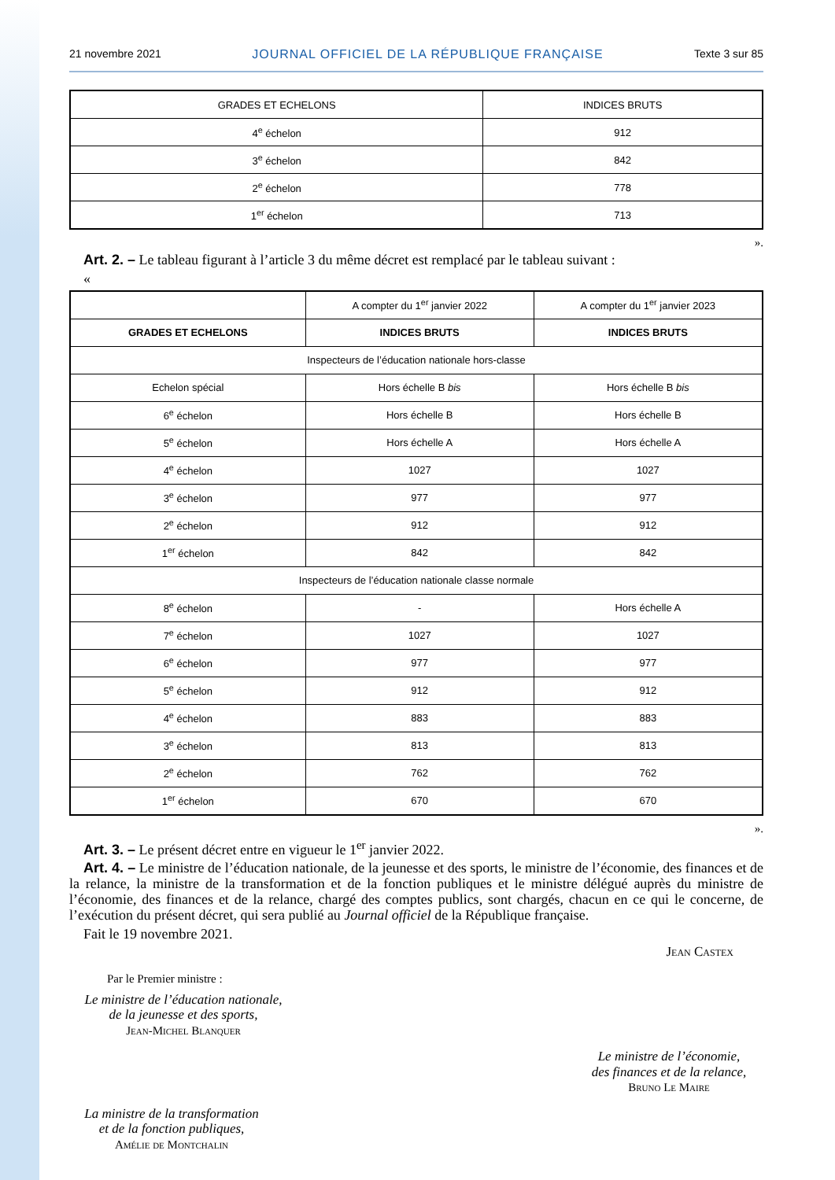21 novembre 2021 JOURNAL OFFICIEL DE LA RÉPUBLIQUE FRANÇAISE Texte 3 sur 85
| GRADES ET ECHELONS | INDICES BRUTS |
| --- | --- |
| 4<sup>e</sup> échelon | 912 |
| 3<sup>e</sup> échelon | 842 |
| 2<sup>e</sup> échelon | 778 |
| 1<sup>er</sup> échelon | 713 |
».
Art. 2. – Le tableau figurant à l’article 3 du même décret est remplacé par le tableau suivant :
«
| | A compter du 1<sup>er</sup> janvier 2022 | A compter du 1<sup>er</sup> janvier 2023 |
| GRADES ET ECHELONS | INDICES BRUTS | INDICES BRUTS |
| Inspecteurs de l’éducation nationale hors-classe | | |
| Echelon spécial | Hors échelle B bis | Hors échelle B bis |
| 6<sup>e</sup> échelon | Hors échelle B | Hors échelle B |
| 5<sup>e</sup> échelon | Hors échelle A | Hors échelle A |
| 4<sup>e</sup> échelon | 1027 | 1027 |
| 3<sup>e</sup> échelon | 977 | 977 |
| 2<sup>e</sup> échelon | 912 | 912 |
| 1<sup>er</sup> échelon | 842 | 842 |
| Inspecteurs de l’éducation nationale classe normale | | |
| 8<sup>e</sup> échelon | - | Hors échelle A |
| 7<sup>e</sup> échelon | 1027 | 1027 |
| 6<sup>e</sup> échelon | 977 | 977 |
| 5<sup>e</sup> échelon | 912 | 912 |
| 4<sup>e</sup> échelon | 883 | 883 |
| 3<sup>e</sup> échelon | 813 | 813 |
| 2<sup>e</sup> échelon | 762 | 762 |
| 1<sup>er</sup> échelon | 670 | 670 |
».
Art. 3. – Le présent décret entre en vigueur le 1<sup>er</sup> janvier 2022.
Art. 4. – Le ministre de l’éducation nationale, de la jeunesse et des sports, le ministre de l’économie, des finances et de la relance, la ministre de la transformation et de la fonction publiques et le ministre délégué auprès du ministre de l’économie, des finances et de la relance, chargé des comptes publics, sont chargés, chacun en ce qui le concerne, de l’exécution du présent décret, qui sera publié au Journal officiel de la République française.
Fait le 19 novembre 2021.
Jean Castex
Par le Premier ministre :
Le ministre de l’éducation nationale,
de la jeunesse et des sports,
Jean-Michel Blanquer
Le ministre de l’économie,
des finances et de la relance,
Bruno Le Maire
La ministre de la transformation
et de la fonction publiques,
Amélie de Montchalin